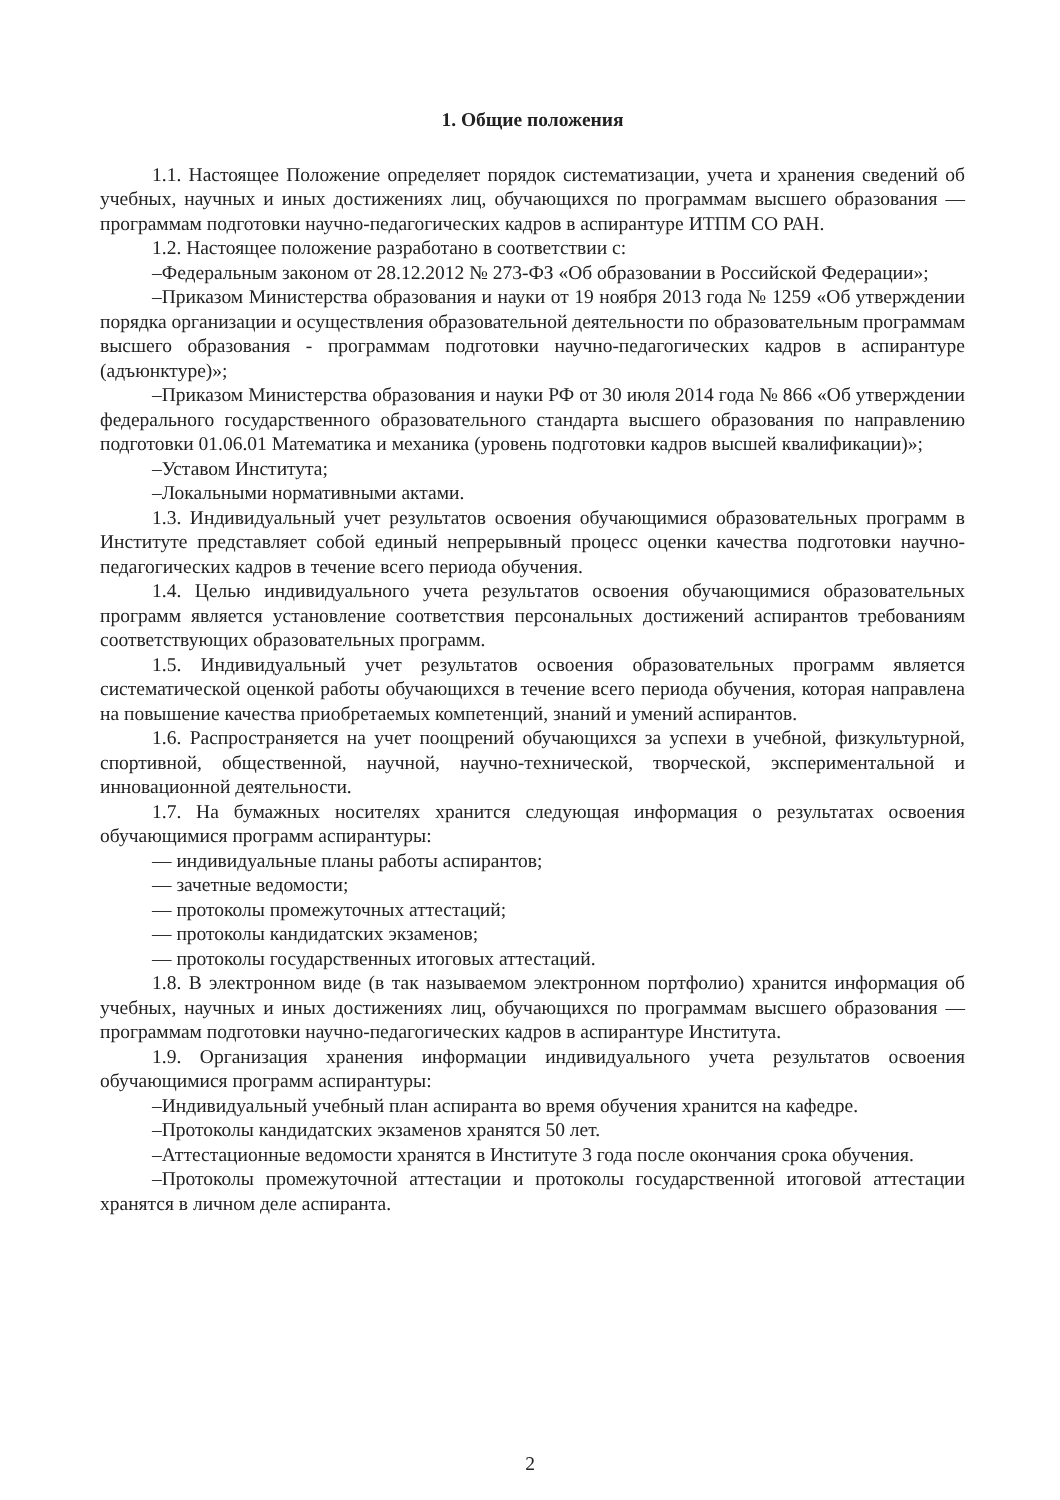1. Общие положения
1.1. Настоящее Положение определяет порядок систематизации, учета и хранения сведений об учебных, научных и иных достижениях лиц, обучающихся по программам высшего образования — программам подготовки научно-педагогических кадров в аспирантуре ИТПМ СО РАН.
1.2. Настоящее положение разработано в соответствии с:
–Федеральным законом от 28.12.2012 № 273-ФЗ «Об образовании в Российской Федерации»;
–Приказом Министерства образования и науки от 19 ноября 2013 года № 1259 «Об утверждении порядка организации и осуществления образовательной деятельности по образовательным программам высшего образования - программам подготовки научно-педагогических кадров в аспирантуре (адъюнктуре)»;
–Приказом Министерства образования и науки РФ от 30 июля 2014 года № 866 «Об утверждении федерального государственного образовательного стандарта высшего образования по направлению подготовки 01.06.01 Математика и механика (уровень подготовки кадров высшей квалификации)»;
–Уставом Института;
–Локальными нормативными актами.
1.3. Индивидуальный учет результатов освоения обучающимися образовательных программ в Институте представляет собой единый непрерывный процесс оценки качества подготовки научно-педагогических кадров в течение всего периода обучения.
1.4. Целью индивидуального учета результатов освоения обучающимися образовательных программ является установление соответствия персональных достижений аспирантов требованиям соответствующих образовательных программ.
1.5. Индивидуальный учет результатов освоения образовательных программ является систематической оценкой работы обучающихся в течение всего периода обучения, которая направлена на повышение качества приобретаемых компетенций, знаний и умений аспирантов.
1.6. Распространяется на учет поощрений обучающихся за успехи в учебной, физкультурной, спортивной, общественной, научной, научно-технической, творческой, экспериментальной и инновационной деятельности.
1.7. На бумажных носителях хранится следующая информация о результатах освоения обучающимися программ аспирантуры:
— индивидуальные планы работы аспирантов;
— зачетные ведомости;
— протоколы промежуточных аттестаций;
— протоколы кандидатских экзаменов;
— протоколы государственных итоговых аттестаций.
1.8. В электронном виде (в так называемом электронном портфолио) хранится информация об учебных, научных и иных достижениях лиц, обучающихся по программам высшего образования — программам подготовки научно-педагогических кадров в аспирантуре Института.
1.9. Организация хранения информации индивидуального учета результатов освоения обучающимися программ аспирантуры:
–Индивидуальный учебный план аспиранта во время обучения хранится на кафедре.
–Протоколы кандидатских экзаменов хранятся 50 лет.
–Аттестационные ведомости хранятся в Институте 3 года после окончания срока обучения.
–Протоколы промежуточной аттестации и протоколы государственной итоговой аттестации хранятся в личном деле аспиранта.
2